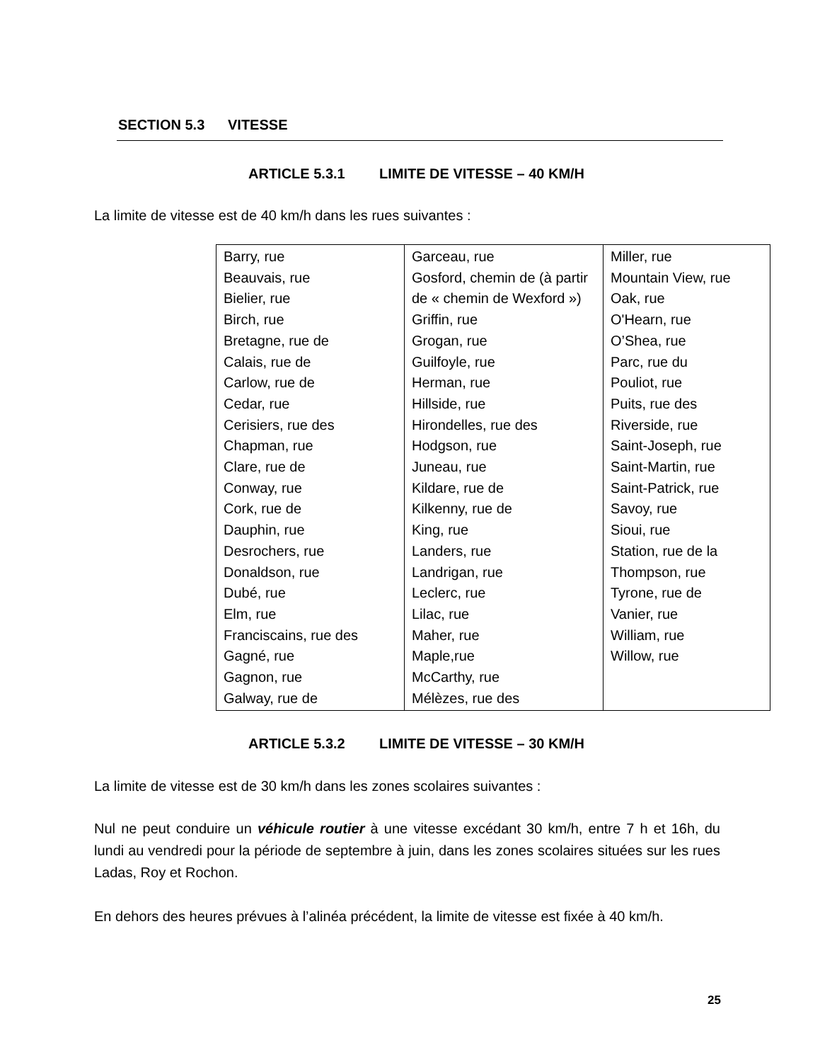SECTION 5.3 VITESSE
ARTICLE 5.3.1 LIMITE DE VITESSE – 40 KM/H
La limite de vitesse est de 40 km/h dans les rues suivantes :
| Barry, rue Beauvais, rue Bielier, rue Birch, rue Bretagne, rue de Calais, rue de Carlow, rue de Cedar, rue Cerisiers, rue des Chapman, rue Clare, rue de Conway, rue Cork, rue de Dauphin, rue Desrochers, rue Donaldson, rue Dubé, rue Elm, rue Franciscains, rue des Gagné, rue Gagnon, rue Galway, rue de | Garceau, rue Gosford, chemin de (à partir de « chemin de Wexford ») Griffin, rue Grogan, rue Guilfoyle, rue Herman, rue Hillside, rue Hirondelles, rue des Hodgson, rue Juneau, rue Kildare, rue de Kilkenny, rue de King, rue Landers, rue Landrigan, rue Leclerc, rue Lilac, rue Maher, rue Maple,rue McCarthy, rue Mélèzes, rue des | Miller, rue Mountain View, rue Oak, rue O'Hearn, rue O’Shea, rue Parc, rue du Pouliot, rue Puits, rue des Riverside, rue Saint-Joseph, rue Saint-Martin, rue Saint-Patrick, rue Savoy, rue Sioui, rue Station, rue de la Thompson, rue Tyrone, rue de Vanier, rue William, rue Willow, rue |
ARTICLE 5.3.2 LIMITE DE VITESSE – 30 KM/H
La limite de vitesse est de 30 km/h dans les zones scolaires suivantes :
Nul ne peut conduire un véhicule routier à une vitesse excédant 30 km/h, entre 7 h et 16h, du lundi au vendredi pour la période de septembre à juin, dans les zones scolaires situées sur les rues Ladas, Roy et Rochon.
En dehors des heures prévues à l’alinéa précédent, la limite de vitesse est fixée à 40 km/h.
25